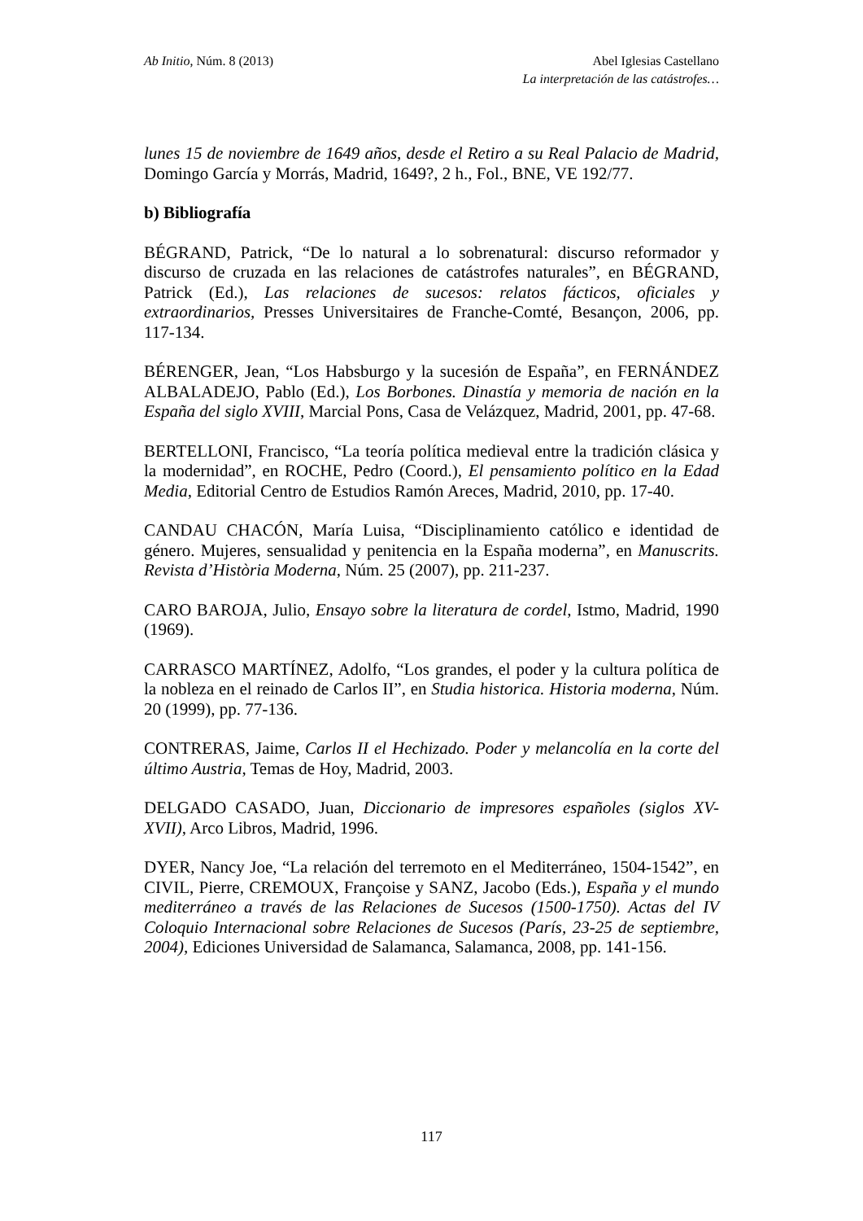Ab Initio, Núm. 8 (2013) Abel Iglesias Castellano
La interpretación de las catástrofes…
lunes 15 de noviembre de 1649 años, desde el Retiro a su Real Palacio de Madrid, Domingo García y Morrás, Madrid, 1649?, 2 h., Fol., BNE, VE 192/77.
b) Bibliografía
BÉGRAND, Patrick, “De lo natural a lo sobrenatural: discurso reformador y discurso de cruzada en las relaciones de catástrofes naturales”, en BÉGRAND, Patrick (Ed.), Las relaciones de sucesos: relatos fácticos, oficiales y extraordinarios, Presses Universitaires de Franche-Comté, Besançon, 2006, pp. 117-134.
BÉRENGER, Jean, “Los Habsburgo y la sucesión de España”, en FERNÁNDEZ ALBALADEJO, Pablo (Ed.), Los Borbones. Dinastía y memoria de nación en la España del siglo XVIII, Marcial Pons, Casa de Velázquez, Madrid, 2001, pp. 47-68.
BERTELLONI, Francisco, “La teoría política medieval entre la tradición clásica y la modernidad”, en ROCHE, Pedro (Coord.), El pensamiento político en la Edad Media, Editorial Centro de Estudios Ramón Areces, Madrid, 2010, pp. 17-40.
CANDAU CHACÓN, María Luisa, “Disciplinamiento católico e identidad de género. Mujeres, sensualidad y penitencia en la España moderna”, en Manuscrits. Revista d’Història Moderna, Núm. 25 (2007), pp. 211-237.
CARO BAROJA, Julio, Ensayo sobre la literatura de cordel, Istmo, Madrid, 1990 (1969).
CARRASCO MARTÍNEZ, Adolfo, “Los grandes, el poder y la cultura política de la nobleza en el reinado de Carlos II”, en Studia historica. Historia moderna, Núm. 20 (1999), pp. 77-136.
CONTRERAS, Jaime, Carlos II el Hechizado. Poder y melancolía en la corte del último Austria, Temas de Hoy, Madrid, 2003.
DELGADO CASADO, Juan, Diccionario de impresores españoles (siglos XV-XVII), Arco Libros, Madrid, 1996.
DYER, Nancy Joe, “La relación del terremoto en el Mediterráneo, 1504-1542”, en CIVIL, Pierre, CREMOUX, Françoise y SANZ, Jacobo (Eds.), España y el mundo mediterráneo a través de las Relaciones de Sucesos (1500-1750). Actas del IV Coloquio Internacional sobre Relaciones de Sucesos (París, 23-25 de septiembre, 2004), Ediciones Universidad de Salamanca, Salamanca, 2008, pp. 141-156.
117